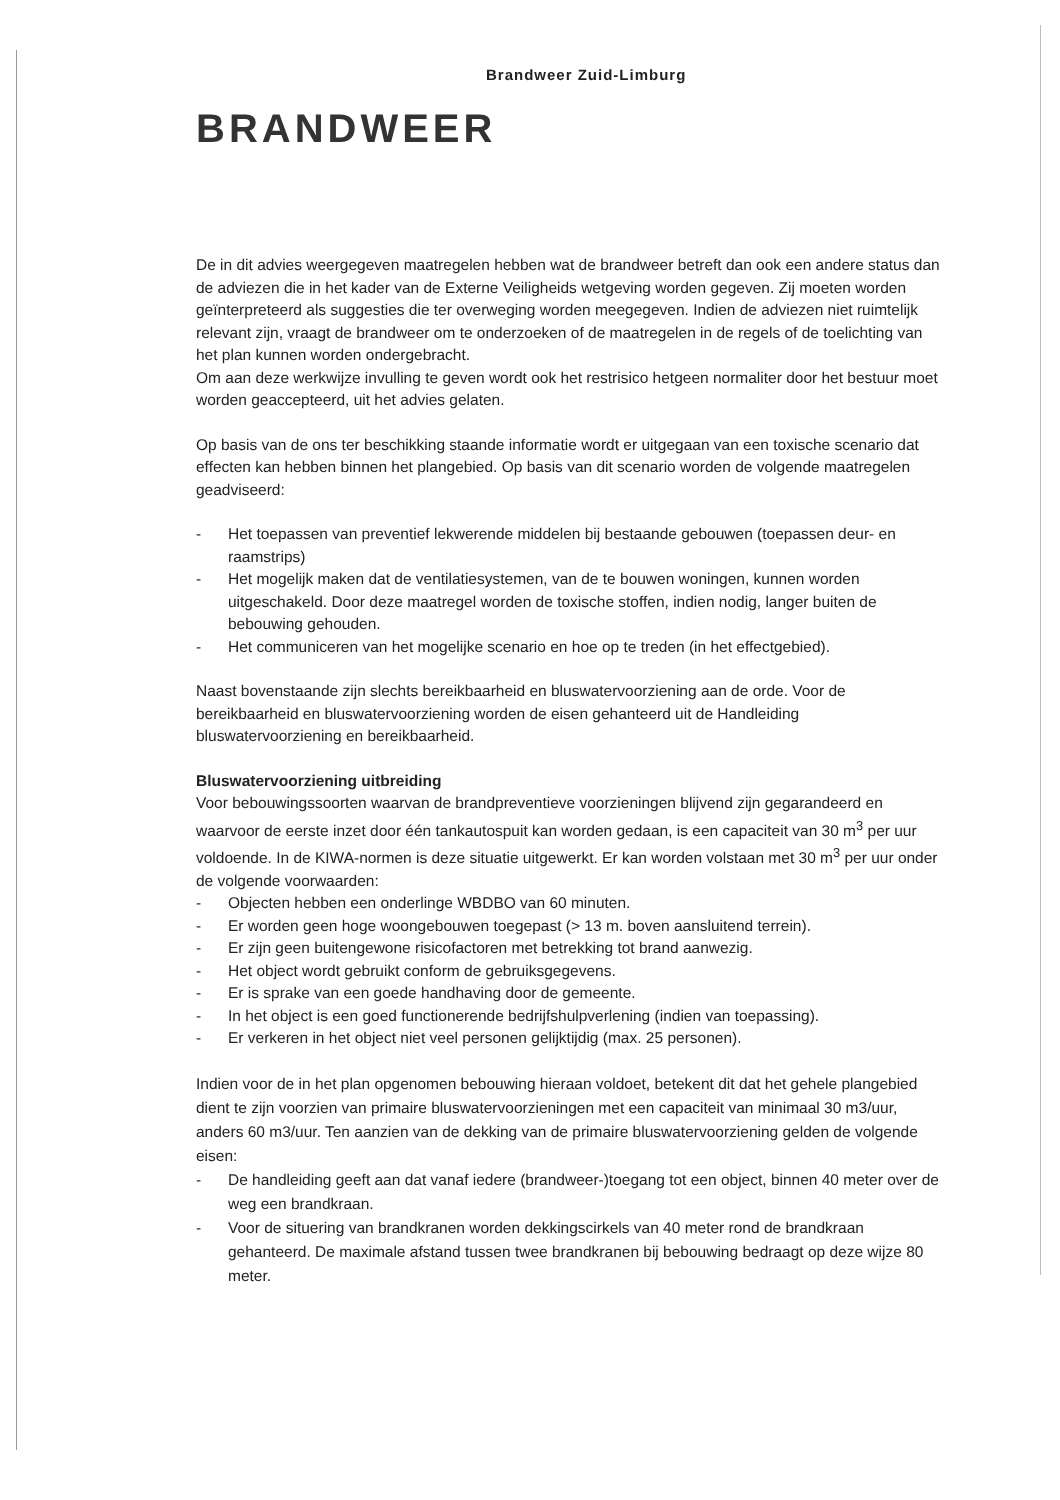Brandweer Zuid-Limburg
BRANDWEER
De in dit advies weergegeven maatregelen hebben wat de brandweer betreft dan ook een andere status dan de adviezen die in het kader van de Externe Veiligheids wetgeving worden gegeven. Zij moeten worden geïnterpreteerd als suggesties die ter overweging worden meegegeven. Indien de adviezen niet ruimtelijk relevant zijn, vraagt de brandweer om te onderzoeken of de maatregelen in de regels of de toelichting van het plan kunnen worden ondergebracht.
Om aan deze werkwijze invulling te geven wordt ook het restrisico hetgeen normaliter door het bestuur moet worden geaccepteerd, uit het advies gelaten.
Op basis van de ons ter beschikking staande informatie wordt er uitgegaan van een toxische scenario dat effecten kan hebben binnen het plangebied. Op basis van dit scenario worden de volgende maatregelen geadviseerd:
- Het toepassen van preventief lekwerende middelen bij bestaande gebouwen (toepassen deur- en raamstrips)
- Het mogelijk maken dat de ventilatiesystemen, van de te bouwen woningen, kunnen worden uitgeschakeld. Door deze maatregel worden de toxische stoffen, indien nodig, langer buiten de bebouwing gehouden.
- Het communiceren van het mogelijke scenario en hoe op te treden (in het effectgebied).
Naast bovenstaande zijn slechts bereikbaarheid en bluswatervoorziening aan de orde. Voor de bereikbaarheid en bluswatervoorziening worden de eisen gehanteerd uit de Handleiding bluswatervoorziening en bereikbaarheid.
Bluswatervoorziening uitbreiding
Voor bebouwingssoorten waarvan de brandpreventieve voorzieningen blijvend zijn gegarandeerd en waarvoor de eerste inzet door één tankautospuit kan worden gedaan, is een capaciteit van 30 m<sup>3</sup> per uur voldoende. In de KIWA-normen is deze situatie uitgewerkt. Er kan worden volstaan met 30 m<sup>3</sup> per uur onder de volgende voorwaarden:
- Objecten hebben een onderlinge WBDBO van 60 minuten.
- Er worden geen hoge woongebouwen toegepast (> 13 m. boven aansluitend terrein).
- Er zijn geen buitengewone risicofactoren met betrekking tot brand aanwezig.
- Het object wordt gebruikt conform de gebruiksgegevens.
- Er is sprake van een goede handhaving door de gemeente.
- In het object is een goed functionerende bedrijfshulpverlening (indien van toepassing).
- Er verkeren in het object niet veel personen gelijktijdig (max. 25 personen).
Indien voor de in het plan opgenomen bebouwing hieraan voldoet, betekent dit dat het gehele plangebied dient te zijn voorzien van primaire bluswatervoorzieningen met een capaciteit van minimaal 30 m3/uur, anders 60 m3/uur. Ten aanzien van de dekking van de primaire bluswatervoorziening gelden de volgende eisen:
- De handleiding geeft aan dat vanaf iedere (brandweer-)toegang tot een object, binnen 40 meter over de weg een brandkraan.
- Voor de situering van brandkranen worden dekkingscirkels van 40 meter rond de brandkraan gehanteerd. De maximale afstand tussen twee brandkranen bij bebouwing bedraagt op deze wijze 80 meter.